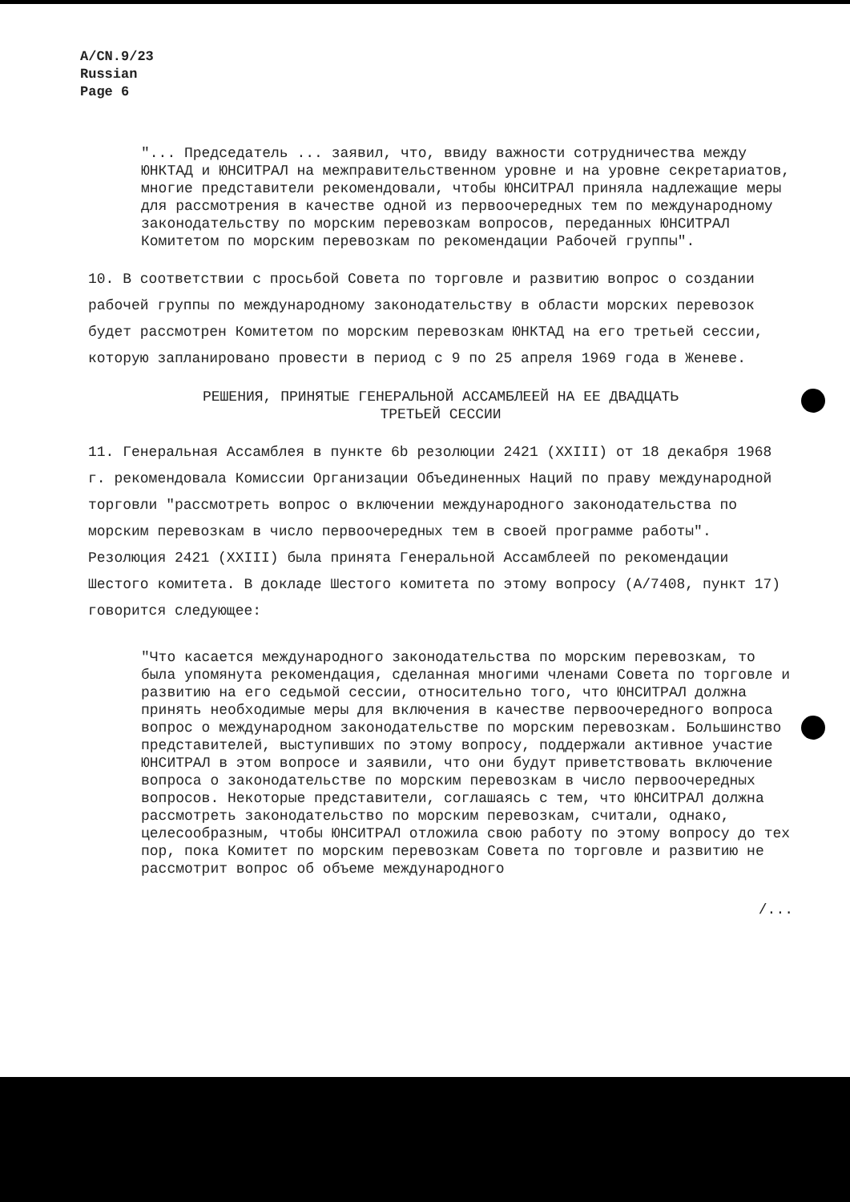A/CN.9/23
Russian
Page 6
"... Председатель ... заявил, что, ввиду важности сотрудничества между ЮНКТАД и ЮНСИТРАЛ на межправительственном уровне и на уровне секретариатов, многие представители рекомендовали, чтобы ЮНСИТРАЛ приняла надлежащие меры для рассмотрения в качестве одной из первоочередных тем по международному законодательству по морским перевозкам вопросов, переданных ЮНСИТРАЛ Комитетом по морским перевозкам по рекомендации Рабочей группы".
10. В соответствии с просьбой Совета по торговле и развитию вопрос о создании рабочей группы по международному законодательству в области морских перевозок будет рассмотрен Комитетом по морским перевозкам ЮНКТАД на его третьей сессии, которую запланировано провести в период с 9 по 25 апреля 1969 года в Женеве.
РЕШЕНИЯ, ПРИНЯТЫЕ ГЕНЕРАЛЬНОЙ АССАМБЛЕЕЙ НА ЕЕ ДВАДЦАТЬ
ТРЕТЬЕЙ СЕССИИ
11. Генеральная Ассамблея в пункте 6b резолюции 2421 (XXIII) от 18 декабря 1968 г. рекомендовала Комиссии Организации Объединенных Наций по праву международной торговли "рассмотреть вопрос о включении международного законодательства по морским перевозкам в число первоочередных тем в своей программе работы". Резолюция 2421 (XXIII) была принята Генеральной Ассамблеей по рекомендации Шестого комитета. В докладе Шестого комитета по этому вопросу (A/7408, пункт 17) говорится следующее:
"Что касается международного законодательства по морским перевозкам, то была упомянута рекомендация, сделанная многими членами Совета по торговле и развитию на его седьмой сессии, относительно того, что ЮНСИТРАЛ должна принять необходимые меры для включения в качестве первоочередного вопроса вопрос о международном законодательстве по морским перевозкам. Большинство представителей, выступивших по этому вопросу, поддержали активное участие ЮНСИТРАЛ в этом вопросе и заявили, что они будут приветствовать включение вопроса о законодательстве по морским перевозкам в число первоочередных вопросов. Некоторые представители, соглашаясь с тем, что ЮНСИТРАЛ должна рассмотреть законодательство по морским перевозкам, считали, однако, целесообразным, чтобы ЮНСИТРАЛ отложила свою работу по этому вопросу до тех пор, пока Комитет по морским перевозкам Совета по торговле и развитию не рассмотрит вопрос об объеме международного
/...